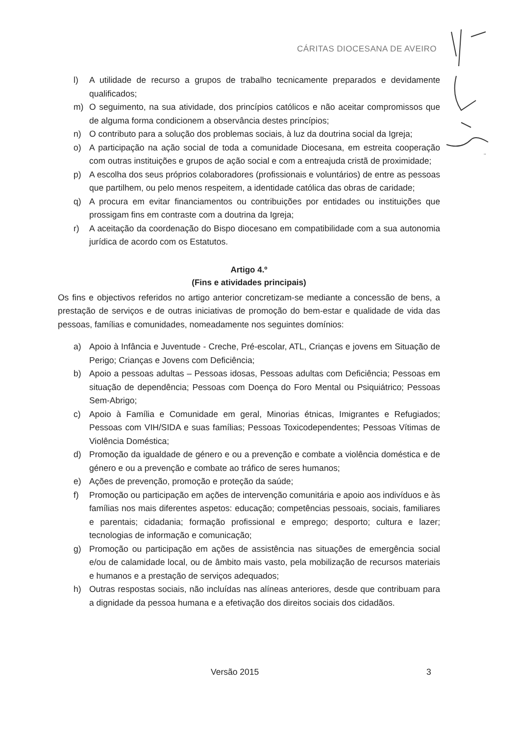CÁRITAS DIOCESANA DE AVEIRO
l) A utilidade de recurso a grupos de trabalho tecnicamente preparados e devidamente qualificados;
m) O seguimento, na sua atividade, dos princípios católicos e não aceitar compromissos que de alguma forma condicionem a observância destes princípios;
n) O contributo para a solução dos problemas sociais, à luz da doutrina social da Igreja;
o) A participação na ação social de toda a comunidade Diocesana, em estreita cooperação com outras instituições e grupos de ação social e com a entreajuda cristã de proximidade;
p) A escolha dos seus próprios colaboradores (profissionais e voluntários) de entre as pessoas que partilhem, ou pelo menos respeitem, a identidade católica das obras de caridade;
q) A procura em evitar financiamentos ou contribuições por entidades ou instituições que prossigam fins em contraste com a doutrina da Igreja;
r) A aceitação da coordenação do Bispo diocesano em compatibilidade com a sua autonomia jurídica de acordo com os Estatutos.
Artigo 4.º
(Fins e atividades principais)
Os fins e objectivos referidos no artigo anterior concretizam-se mediante a concessão de bens, a prestação de serviços e de outras iniciativas de promoção do bem-estar e qualidade de vida das pessoas, famílias e comunidades, nomeadamente nos seguintes domínios:
a) Apoio à Infância e Juventude - Creche, Pré-escolar, ATL, Crianças e jovens em Situação de Perigo; Crianças e Jovens com Deficiência;
b) Apoio a pessoas adultas – Pessoas idosas, Pessoas adultas com Deficiência; Pessoas em situação de dependência; Pessoas com Doença do Foro Mental ou Psiquiátrico; Pessoas Sem-Abrigo;
c) Apoio à Família e Comunidade em geral, Minorias étnicas, Imigrantes e Refugiados; Pessoas com VIH/SIDA e suas famílias; Pessoas Toxicodependentes; Pessoas Vítimas de Violência Doméstica;
d) Promoção da igualdade de género e ou a prevenção e combate a violência doméstica e de género e ou a prevenção e combate ao tráfico de seres humanos;
e) Ações de prevenção, promoção e proteção da saúde;
f) Promoção ou participação em ações de intervenção comunitária e apoio aos indivíduos e às famílias nos mais diferentes aspetos: educação; competências pessoais, sociais, familiares e parentais; cidadania; formação profissional e emprego; desporto; cultura e lazer; tecnologias de informação e comunicação;
g) Promoção ou participação em ações de assistência nas situações de emergência social e/ou de calamidade local, ou de âmbito mais vasto, pela mobilização de recursos materiais e humanos e a prestação de serviços adequados;
h) Outras respostas sociais, não incluídas nas alíneas anteriores, desde que contribuam para a dignidade da pessoa humana e a efetivação dos direitos sociais dos cidadãos.
Versão 2015 3